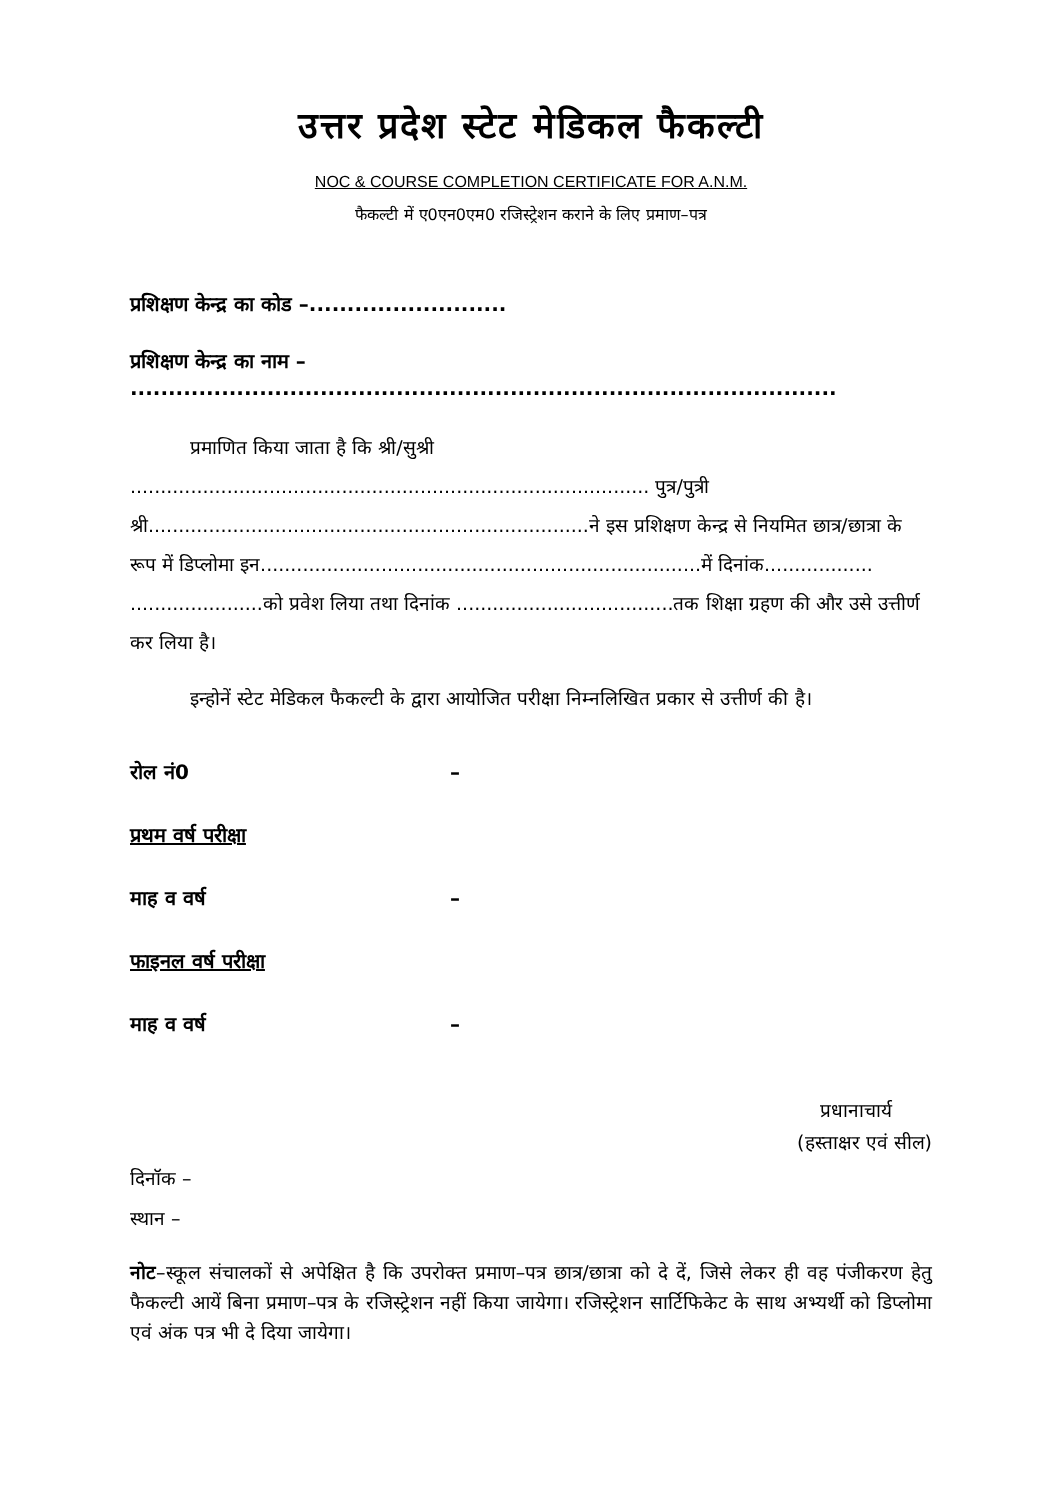उत्तर प्रदेश स्टेट मेडिकल फैकल्टी
NOC & COURSE COMPLETION CERTIFICATE FOR A.N.M.
फैकल्टी में ए0एन0एम0 रजिस्ट्रेशन कराने के लिए प्रमाण–पत्र
प्रशिक्षण केन्द्र का कोड –..........................
प्रशिक्षण केन्द्र का नाम – .............................................................................................
प्रमाणित किया जाता है कि श्री/सुश्री ...................................................................................... पुत्र/पुत्री श्री.........................................................................ने इस प्रशिक्षण केन्द्र से नियमित छात्र/छात्रा के रूप में डिप्लोमा इन.........................................................................में दिनांक.................. ......................को प्रवेश लिया तथा दिनांक ....................................तक शिक्षा ग्रहण की और उसे उत्तीर्ण कर लिया है।
इन्होनें स्टेट मेडिकल फैकल्टी के द्वारा आयोजित परीक्षा निम्नलिखित प्रकार से उत्तीर्ण की है।
रोल नं0 –
प्रथम वर्ष परीक्षा
माह व वर्ष –
फाइनल वर्ष परीक्षा
माह व वर्ष –
प्रधानाचार्य
(हस्ताक्षर एवं सील)
दिनॉक –
स्थान –
नोट–स्कूल संचालकों से अपेक्षित है कि उपरोक्त प्रमाण–पत्र छात्र/छात्रा को दे दें, जिसे लेकर ही वह पंजीकरण हेतु फैकल्टी आयें बिना प्रमाण–पत्र के रजिस्ट्रेशन नहीं किया जायेगा। रजिस्ट्रेशन सार्टिफिकेट के साथ अभ्यर्थी को डिप्लोमा एवं अंक पत्र भी दे दिया जायेगा।